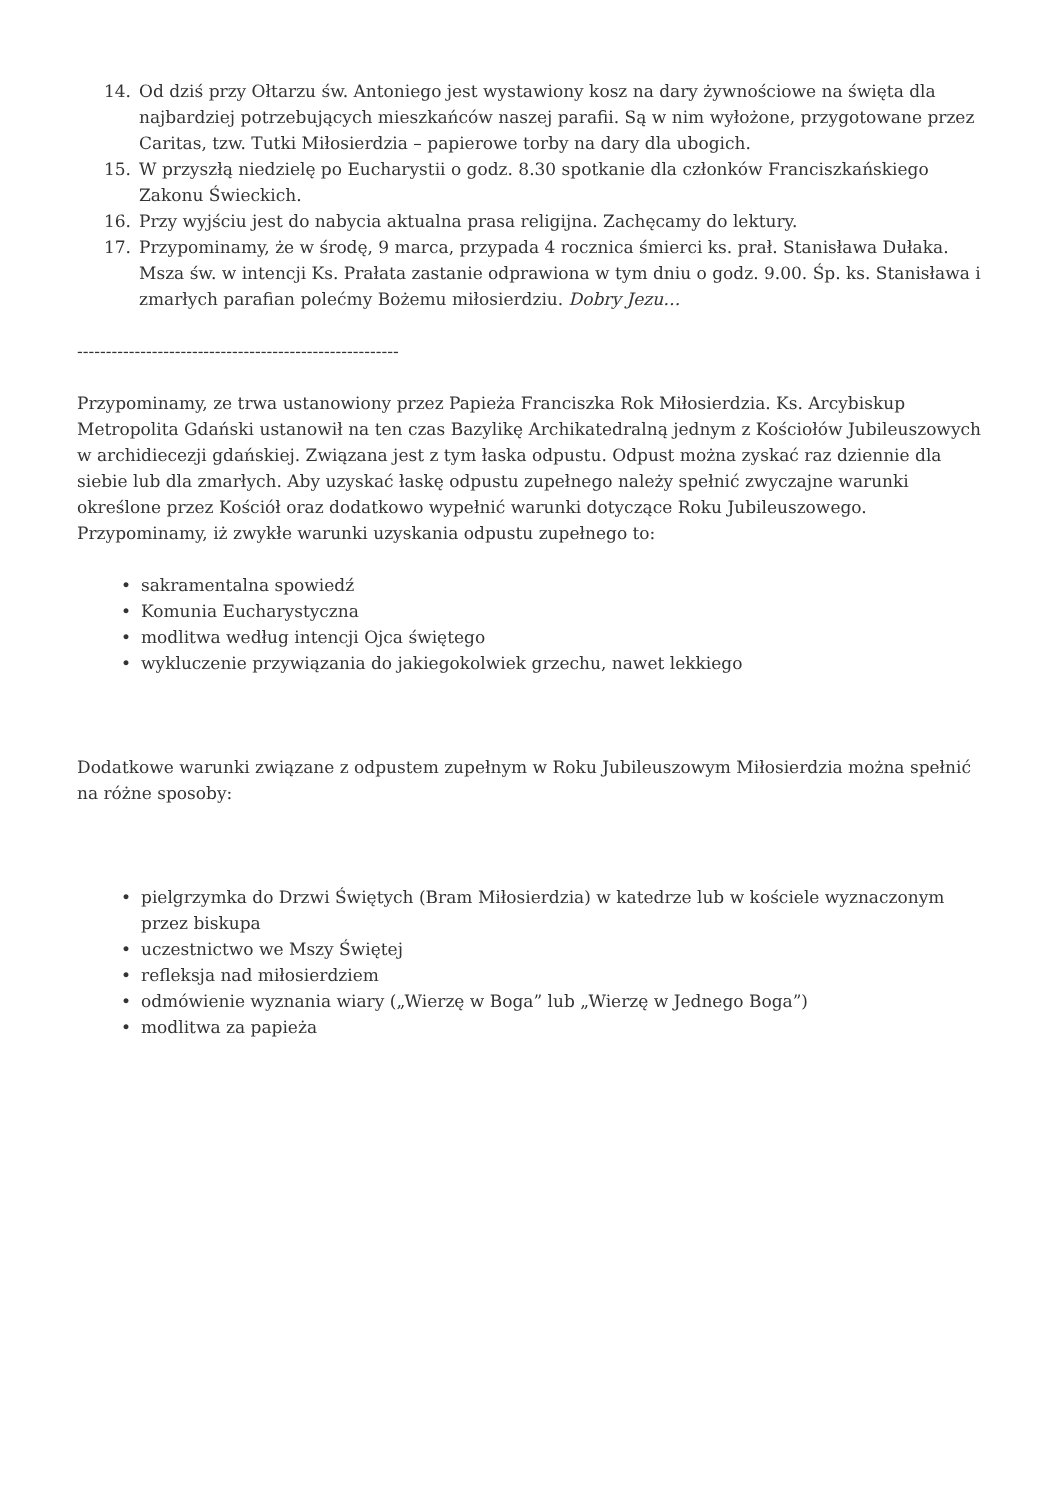14. Od dziś przy Ołtarzu św. Antoniego jest wystawiony kosz na dary żywnościowe na święta dla najbardziej potrzebujących mieszkańców naszej parafii. Są w nim wyłożone, przygotowane przez Caritas, tzw. Tutki Miłosierdzia – papierowe torby na dary dla ubogich.
15. W przyszłą niedzielę po Eucharystii o godz. 8.30 spotkanie dla członków Franciszkańskiego Zakonu Świeckich.
16. Przy wyjściu jest do nabycia aktualna prasa religijna. Zachęcamy do lektury.
17. Przypominamy, że w środę, 9 marca, przypada 4 rocznica śmierci ks. prał. Stanisława Dułaka. Msza św. w intencji Ks. Prałata zastanie odprawiona w tym dniu o godz. 9.00. Śp. ks. Stanisława i zmarłych parafian polećmy Bożemu miłosierdziu. Dobry Jezu…
--------------------------------------------------------
Przypominamy, ze trwa ustanowiony przez Papieża Franciszka Rok Miłosierdzia. Ks. Arcybiskup Metropolita Gdański ustanowił na ten czas Bazylikę Archikatedralną jednym z Kościołów Jubileuszowych w archidiecezji gdańskiej. Związana jest z tym łaska odpustu. Odpust można zyskać raz dziennie dla siebie lub dla zmarłych. Aby uzyskać łaskę odpustu zupełnego należy spełnić zwyczajne warunki określone przez Kościół oraz dodatkowo wypełnić warunki dotyczące Roku Jubileuszowego. Przypominamy, iż zwykłe warunki uzyskania odpustu zupełnego to:
• sakramentalna spowiedź
• Komunia Eucharystyczna
• modlitwa według intencji Ojca świętego
• wykluczenie przywiązania do jakiegokolwiek grzechu, nawet lekkiego
Dodatkowe warunki związane z odpustem zupełnym w Roku Jubileuszowym Miłosierdzia można spełnić na różne sposoby:
• pielgrzymka do Drzwi Świętych (Bram Miłosierdzia) w katedrze lub w kościele wyznaczonym przez biskupa
• uczestnictwo we Mszy Świętej
• refleksja nad miłosierdziem
• odmówienie wyznania wiary („Wierzę w Boga” lub „Wierzę w Jednego Boga”)
• modlitwa za papieża